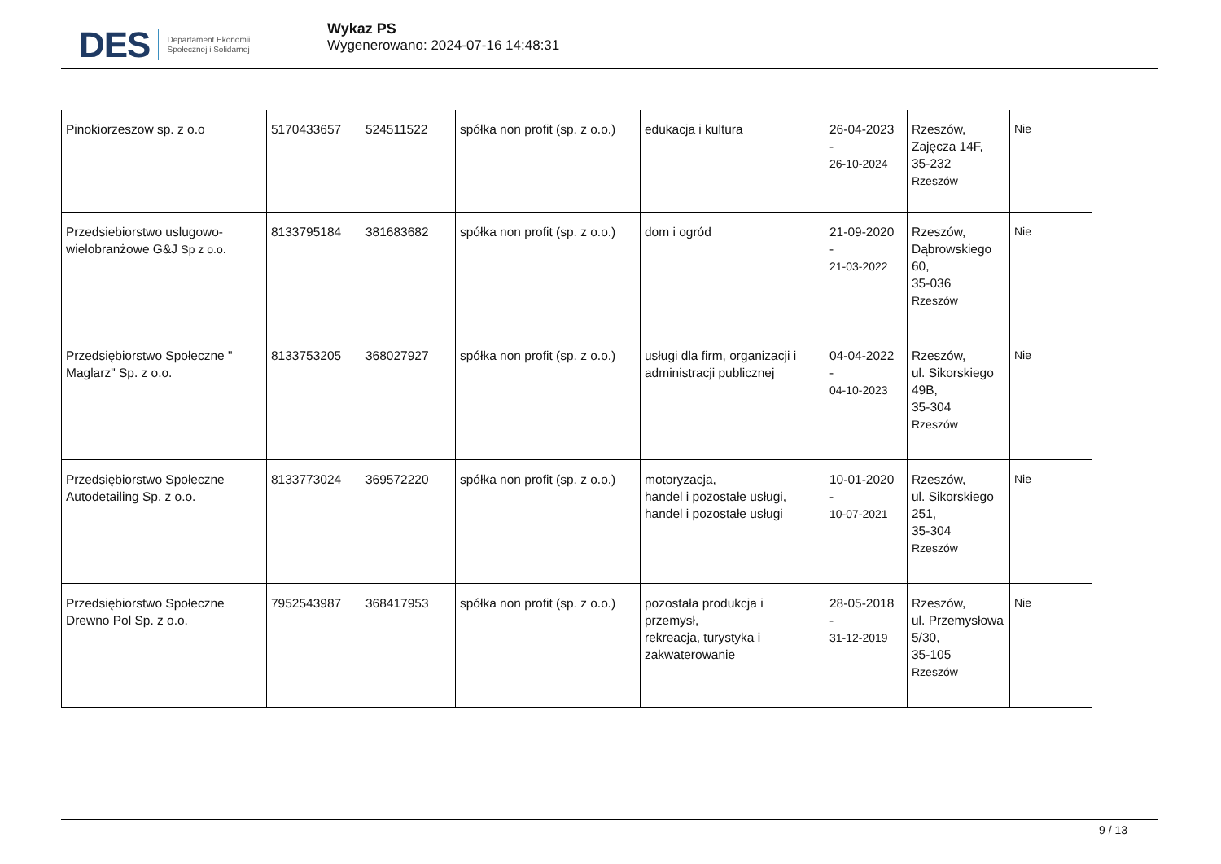DES Departament Ekonomii
Społecznej i Solidarnej
Wykaz PS
Wygenerowano: 2024-07-16 14:48:31
| Pinokiorzeszow sp. z o.o | 5170433657 | 524511522 | spółka non profit (sp. z o.o.) | edukacja i kultura | 26-04-2023 - 26-10-2024 | Rzeszów, Zajęcza 14F, 35-232 Rzeszów | Nie |
| Przedsiebiorstwo uslugowo-wielobranżowe G&J Sp z o.o. | 8133795184 | 381683682 | spółka non profit (sp. z o.o.) | dom i ogród | 21-09-2020 - 21-03-2022 | Rzeszów, Dąbrowskiego 60, 35-036 Rzeszów | Nie |
| Przedsiębiorstwo Społeczne " Maglarz" Sp. z o.o. | 8133753205 | 368027927 | spółka non profit (sp. z o.o.) | usługi dla firm, organizacji i administracji publicznej | 04-04-2022 - 04-10-2023 | Rzeszów, ul. Sikorskiego 49B, 35-304 Rzeszów | Nie |
| Przedsiębiorstwo Społeczne Autodetailing Sp. z o.o. | 8133773024 | 369572220 | spółka non profit (sp. z o.o.) | motoryzacja, handel i pozostałe usługi, handel i pozostałe usługi | 10-01-2020 - 10-07-2021 | Rzeszów, ul. Sikorskiego 251, 35-304 Rzeszów | Nie |
| Przedsiębiorstwo Społeczne Drewno Pol Sp. z o.o. | 7952543987 | 368417953 | spółka non profit (sp. z o.o.) | pozostała produkcja i przemysł, rekreacja, turystyka i zakwaterowanie | 28-05-2018 - 31-12-2019 | Rzeszów, ul. Przemysłowa 5/30, 35-105 Rzeszów | Nie |
9 / 13